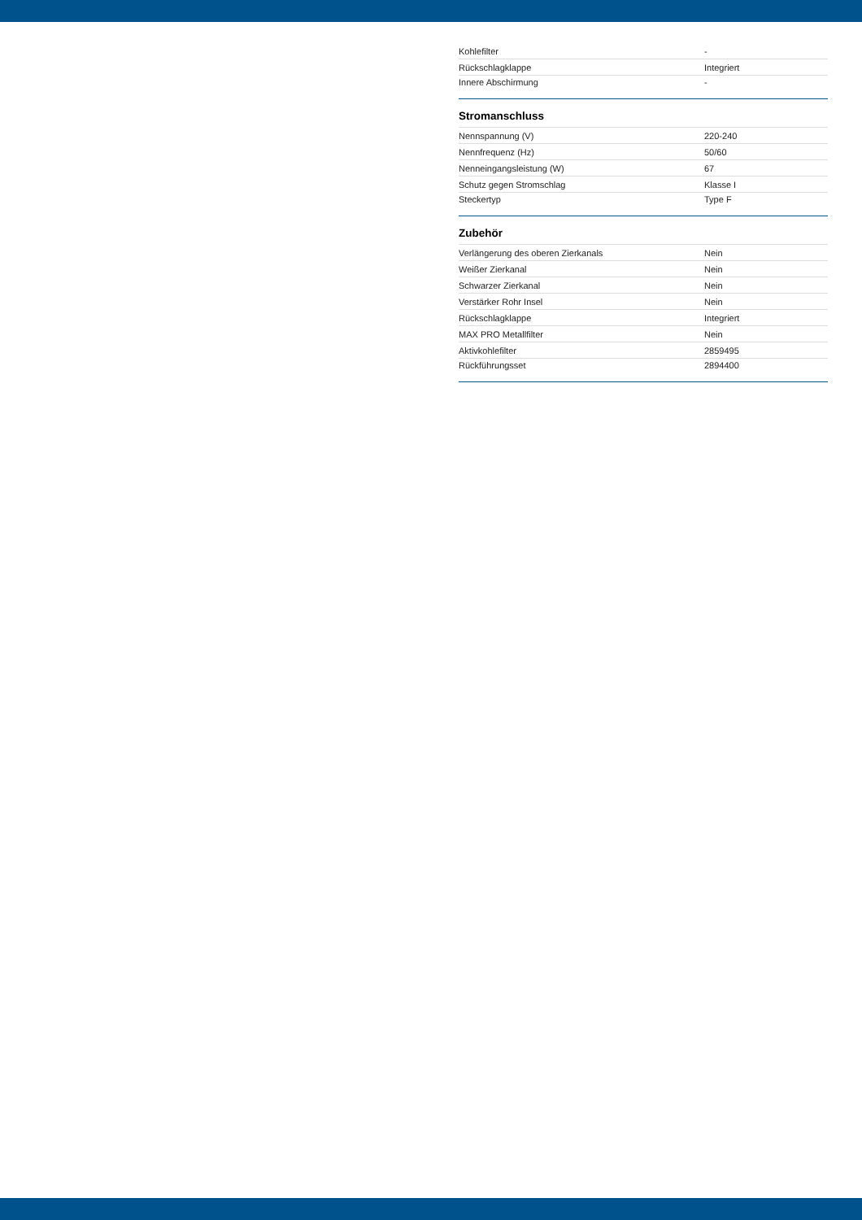| Kohlefilter | - |
| Rückschlagklappe | Integriert |
| Innere Abschirmung | - |
Stromanschluss
| Nennspannung (V) | 220-240 |
| Nennfrequenz (Hz) | 50/60 |
| Nenneingangsleistung (W) | 67 |
| Schutz gegen Stromschlag | Klasse I |
| Steckertyp | Type F |
Zubehör
| Verlängerung des oberen Zierkanals | Nein |
| Weißer Zierkanal | Nein |
| Schwarzer Zierkanal | Nein |
| Verstärker Rohr Insel | Nein |
| Rückschlagklappe | Integriert |
| MAX PRO Metallfilter | Nein |
| Aktivkohlefilter | 2859495 |
| Rückführungsset | 2894400 |